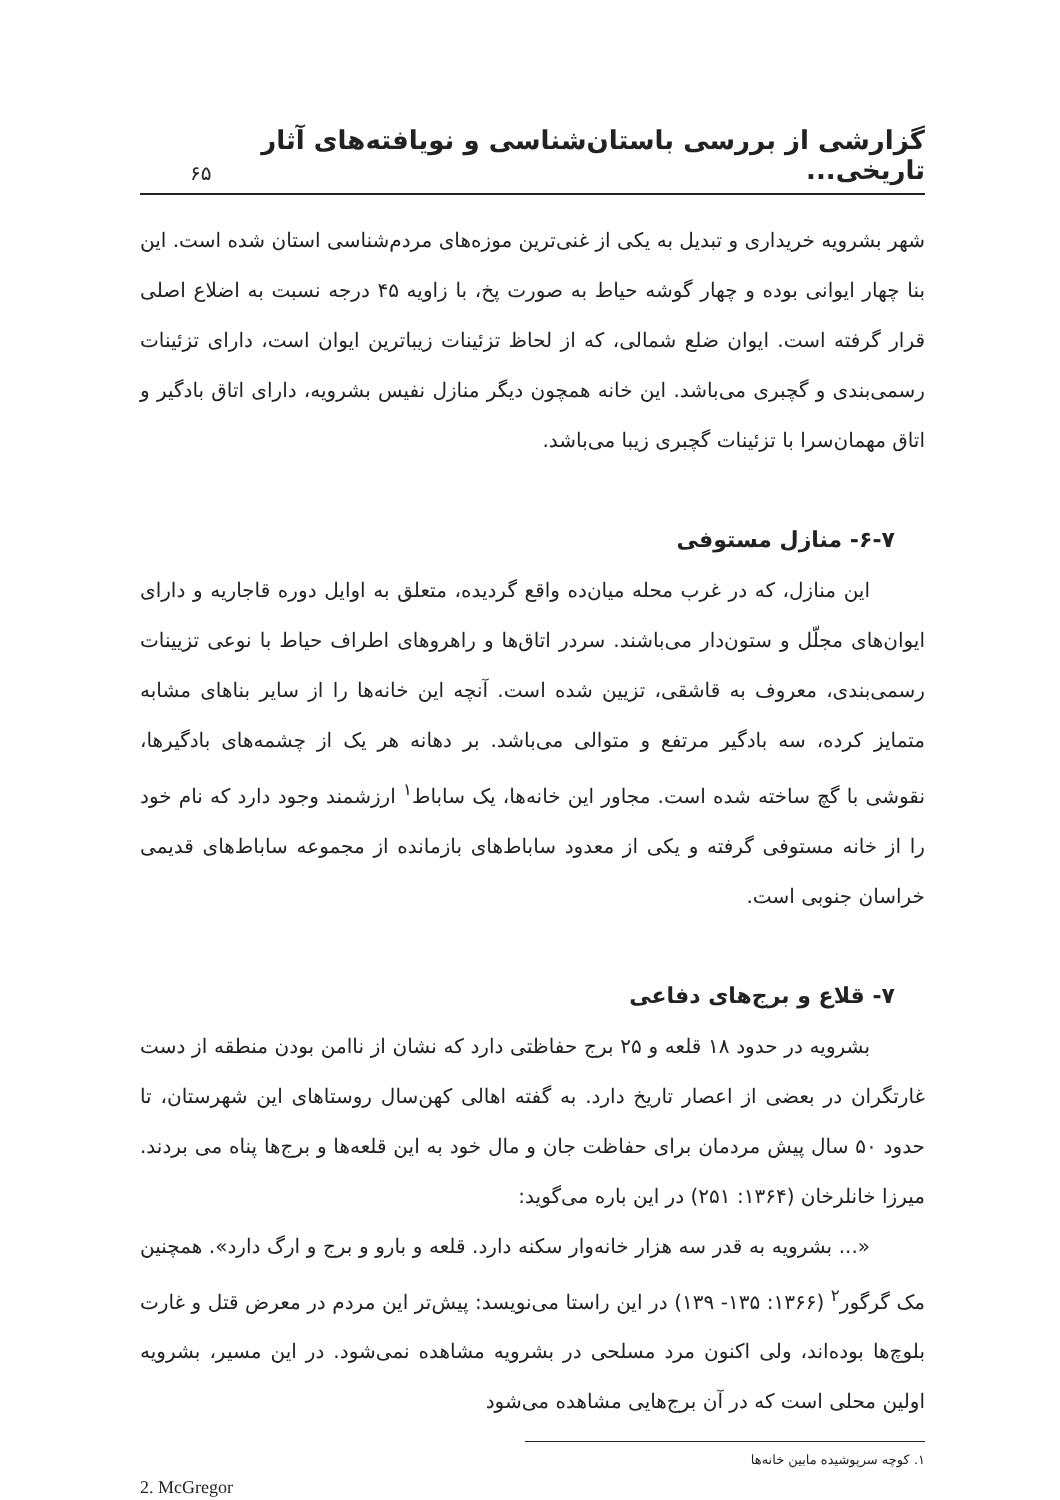گزارشی از بررسی باستان‌شناسی و نویافته‌های آثار تاریخی...
۶۵
شهر بشرویه خریداری و تبدیل به یکی از غنی‌ترین موزه‌های مردم‌شناسی استان شده است. این بنا چهار ایوانی بوده و چهار گوشه حیاط به صورت پخ، با زاویه ۴۵ درجه نسبت به اضلاع اصلی قرار گرفته است. ایوان ضلع شمالی، که از لحاظ تزئینات زیباترین ایوان است، دارای تزئینات رسمی‌بندی و گچبری می‌باشد. این خانه همچون دیگر منازل نفیس بشرویه، دارای اتاق بادگیر و اتاق مهمان‌سرا با تزئینات گچبری زیبا می‌باشد.
۶-۷- منازل مستوفی
این منازل، که در غرب محله میان‌ده واقع گردیده، متعلق به اوایل دوره قاجاریه و دارای ایوان‌های مجلّل و ستون‌دار می‌باشند. سردر اتاق‌ها و راهروهای اطراف حیاط با نوعی تزیینات رسمی‌بندی، معروف به قاشقی، تزیین شده است. آنچه این خانه‌ها را از سایر بناهای مشابه متمایز کرده، سه بادگیر مرتفع و متوالی می‌باشد. بر دهانه هر یک از چشمه‌های بادگیرها، نقوشی با گچ ساخته شده است. مجاور این خانه‌ها، یک ساباط<sup>۱</sup> ارزشمند وجود دارد که نام خود را از خانه مستوفی گرفته و یکی از معدود ساباط‌های بازمانده از مجموعه ساباط‌های قدیمی خراسان جنوبی است.
۷- قلاع و برج‌های دفاعی
بشرویه در حدود ۱۸ قلعه و ۲۵ برج حفاظتی دارد که نشان از ناامن بودن منطقه از دست غارتگران در بعضی از اعصار تاریخ دارد. به گفته اهالی کهن‌سال روستاهای این شهرستان، تا حدود ۵۰ سال پیش مردمان برای حفاظت جان و مال خود به این قلعه‌ها و برج‌ها پناه می بردند. میرزا خانلرخان (۱۳۶۴: ۲۵۱) در این باره می‌گوید:
«... بشرویه به قدر سه هزار خانه‌وار سکنه دارد. قلعه و بارو و برج و ارگ دارد». همچنین مک گرگور<sup>۲</sup> (۱۳۶۶: ۱۳۵- ۱۳۹) در این راستا می‌نویسد: پیش‌تر این مردم در معرض قتل و غارت بلوچ‌ها بوده‌اند، ولی اکنون مرد مسلحی در بشرویه مشاهده نمی‌شود. در این مسیر، بشرویه اولین محلی است که در آن برج‌هایی مشاهده می‌شود
۱. کوچه سرپوشیده مابین خانه‌ها
2. McGregor